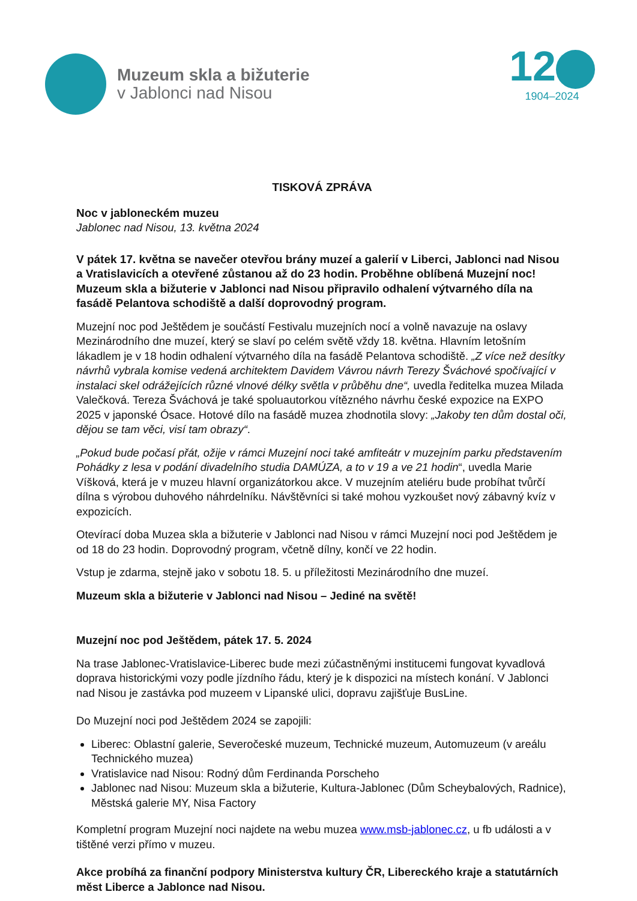Muzeum skla a bižuterie
v Jablonci nad Nisou
12
1904–2024
TISKOVÁ ZPRÁVA
Noc v jabloneckém muzeu
Jablonec nad Nisou, 13. května 2024
V pátek 17. května se navečer otevřou brány muzeí a galerií v Liberci, Jablonci nad Nisou a Vratislavicích a otevřené zůstanou až do 23 hodin. Proběhne oblíbená Muzejní noc! Muzeum skla a bižuterie v Jablonci nad Nisou připravilo odhalení výtvarného díla na fasádě Pelantova schodiště a další doprovodný program.
Muzejní noc pod Ještědem je součástí Festivalu muzejních nocí a volně navazuje na oslavy Mezinárodního dne muzeí, který se slaví po celém světě vždy 18. května. Hlavním letošním lákadlem je v 18 hodin odhalení výtvarného díla na fasádě Pelantova schodiště. „Z více než desítky návrhů vybrala komise vedená architektem Davidem Vávrou návrh Terezy Šváchové spočívající v instalaci skel odrážejících různé vlnové délky světla v průběhu dne“, uvedla ředitelka muzea Milada Valečková. Tereza Šváchová je také spoluautorkou vítězného návrhu české expozice na EXPO 2025 v japonské Ósace. Hotové dílo na fasádě muzea zhodnotila slovy: „Jakoby ten dům dostal oči, dějou se tam věci, visí tam obrazy“.
„Pokud bude počasí přát, ožije v rámci Muzejní noci také amfiteátr v muzejním parku představením Pohádky z lesa v podání divadelního studia DAMÚZA, a to v 19 a ve 21 hodin“, uvedla Marie Víšková, která je v muzeu hlavní organizátorkou akce. V muzejním ateliéru bude probíhat tvůrčí dílna s výrobou duhového náhrdelníku. Návštěvníci si také mohou vyzkoušet nový zábavný kvíz v expozicích.
Otevírací doba Muzea skla a bižuterie v Jablonci nad Nisou v rámci Muzejní noci pod Ještědem je od 18 do 23 hodin. Doprovodný program, včetně dílny, končí ve 22 hodin.
Vstup je zdarma, stejně jako v sobotu 18. 5. u příležitosti Mezinárodního dne muzeí.
Muzeum skla a bižuterie v Jablonci nad Nisou – Jediné na světě!
Muzejní noc pod Ještědem, pátek 17. 5. 2024
Na trase Jablonec-Vratislavice-Liberec bude mezi zúčastněnými institucemi fungovat kyvadlová doprava historickými vozy podle jízdního řádu, který je k dispozici na místech konání. V Jablonci nad Nisou je zastávka pod muzeem v Lipanské ulici, dopravu zajišťuje BusLine.
Do Muzejní noci pod Ještědem 2024 se zapojili:
Liberec: Oblastní galerie, Severočeské muzeum, Technické muzeum, Automuzeum (v areálu Technického muzea)
Vratislavice nad Nisou: Rodný dům Ferdinanda Porscheho
Jablonec nad Nisou: Muzeum skla a bižuterie, Kultura-Jablonec (Dům Scheybalových, Radnice), Městská galerie MY, Nisa Factory
Kompletní program Muzejní noci najdete na webu muzea www.msb-jablonec.cz, u fb události a v tištěné verzi přímo v muzeu.
Akce probíhá za finanční podpory Ministerstva kultury ČR, Libereckého kraje a statutárních měst Liberce a Jablonce nad Nisou.